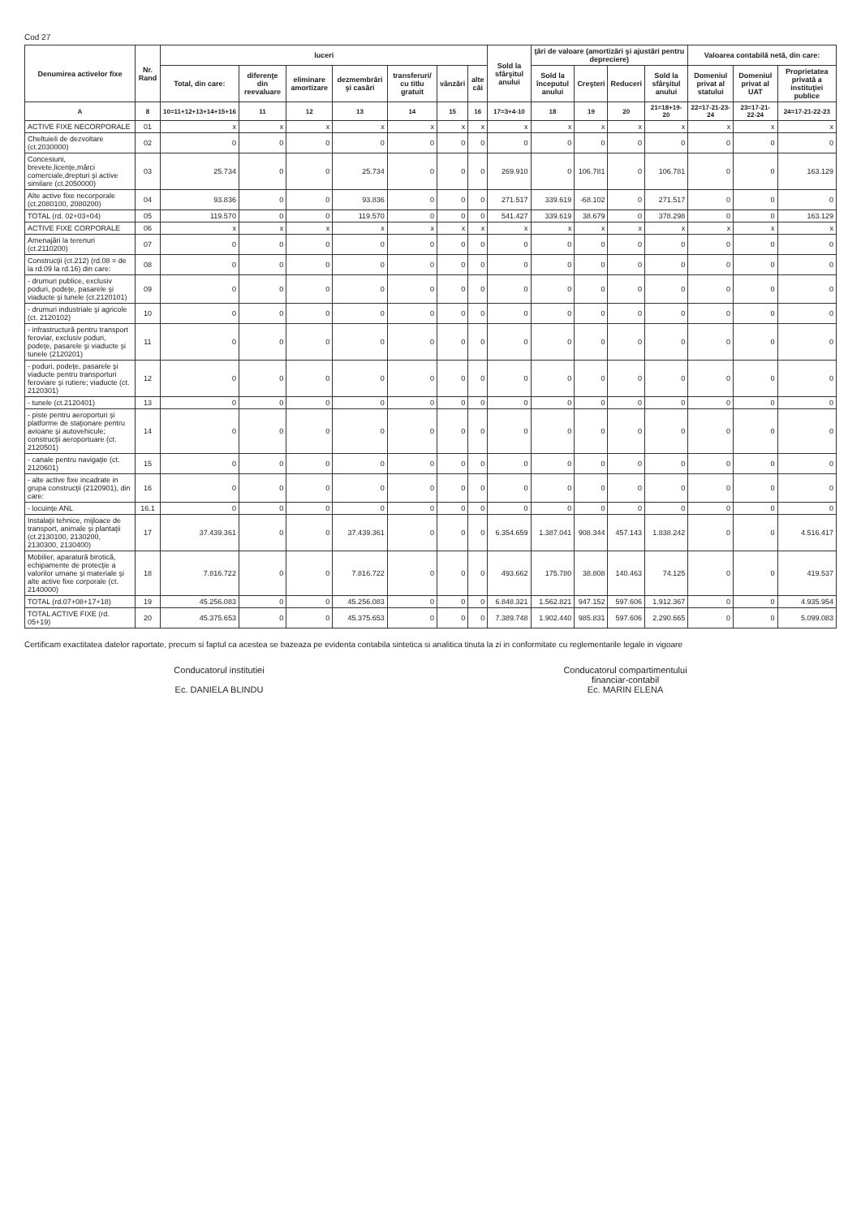Cod 27
| Denumirea activelor fixe | Nr. Rand | luceri | | | | | | | Sold la sfârşitul anului | ţări de valoare (amortizări şi ajustări pentru depreciere) | | | | Valoarea contabilă netă, din care: | | |
| --- | --- | --- | --- | --- | --- | --- | --- | --- | --- | --- | --- | --- | --- | --- | --- | --- |
| | | Total, din care: | diferenţe din reevaluare | eliminare amortizare | dezmembrări şi casări | transferuri/ cu titlu gratuit | vânzări | alte căi | | Sold la începutul anului | Creşteri | Reduceri | Sold la sfârşitul anului | Domeniul privat al statului | Domeniul privat al UAT | Proprietatea privată a instituţiei publice |
| A | 8 | 10=11+12+13+14+15+16 | 11 | 12 | 13 | 14 | 15 | 16 | 17=3+4-10 | 18 | 19 | 20 | 21=18+19-20 | 22=17-21-23-24 | 23=17-21-22-24 | 24=17-21-22-23 |
| ACTIVE FIXE NECORPORALE | 01 | x | x | x | x | x | x | x | x | x | x | x | x | x | x | x |
| Cheltuieli de dezvoltare (ct.2030000) | 02 | 0 | 0 | 0 | 0 | 0 | 0 | 0 | 0 | 0 | 0 | 0 | 0 | 0 | 0 | 0 |
| Concesiuni, brevete,licenţe,mărci comerciale,drepturi şi active similare (ct.2050000) | 03 | 25.734 | 0 | 0 | 25.734 | 0 | 0 | 0 | 269.910 | 0 | 106.781 | 0 | 106.781 | 0 | 0 | 163.129 |
| Alte active fixe necorporale (ct.2080100, 2080200) | 04 | 93.836 | 0 | 0 | 93.836 | 0 | 0 | 0 | 271.517 | 339.619 | -68.102 | 0 | 271.517 | 0 | 0 | 0 |
| TOTAL (rd. 02+03+04) | 05 | 119.570 | 0 | 0 | 119.570 | 0 | 0 | 0 | 541.427 | 339.619 | 38.679 | 0 | 378.298 | 0 | 0 | 163.129 |
| ACTIVE FIXE CORPORALE | 06 | x | x | x | x | x | x | x | x | x | x | x | x | x | x | x |
| Amenajări la terenuri (ct.2110200) | 07 | 0 | 0 | 0 | 0 | 0 | 0 | 0 | 0 | 0 | 0 | 0 | 0 | 0 | 0 | 0 |
| Construcţii (ct.212) (rd.08 = de la rd.09 la rd.16) din care: | 08 | 0 | 0 | 0 | 0 | 0 | 0 | 0 | 0 | 0 | 0 | 0 | 0 | 0 | 0 | 0 |
| - drumuri publice, exclusiv poduri, podeţe, pasarele şi viaducte şi tunele (ct.2120101) | 09 | 0 | 0 | 0 | 0 | 0 | 0 | 0 | 0 | 0 | 0 | 0 | 0 | 0 | 0 | 0 |
| - drumuri industriale şi agricole (ct. 2120102) | 10 | 0 | 0 | 0 | 0 | 0 | 0 | 0 | 0 | 0 | 0 | 0 | 0 | 0 | 0 | 0 |
| - infrastructură pentru transport feroviar, exclusiv poduri, podeţe, pasarele şi viaducte şi tunele (2120201) | 11 | 0 | 0 | 0 | 0 | 0 | 0 | 0 | 0 | 0 | 0 | 0 | 0 | 0 | 0 | 0 |
| - poduri, podeţe, pasarele şi viaducte pentru transporturi feroviare şi rutiere; viaducte (ct. 2120301) | 12 | 0 | 0 | 0 | 0 | 0 | 0 | 0 | 0 | 0 | 0 | 0 | 0 | 0 | 0 | 0 |
| - tunele (ct.2120401) | 13 | 0 | 0 | 0 | 0 | 0 | 0 | 0 | 0 | 0 | 0 | 0 | 0 | 0 | 0 | 0 |
| - piste pentru aeroporturi şi platforme de staţionare pentru avioane şi autovehicule; construcţii aeroportuare (ct. 2120501) | 14 | 0 | 0 | 0 | 0 | 0 | 0 | 0 | 0 | 0 | 0 | 0 | 0 | 0 | 0 | 0 |
| - canale pentru navigaţie (ct. 2120601) | 15 | 0 | 0 | 0 | 0 | 0 | 0 | 0 | 0 | 0 | 0 | 0 | 0 | 0 | 0 | 0 |
| - alte active fixe incadrate in grupa construcţii (2120901), din care: | 16 | 0 | 0 | 0 | 0 | 0 | 0 | 0 | 0 | 0 | 0 | 0 | 0 | 0 | 0 | 0 |
| - locuinţe ANL | 16.1 | 0 | 0 | 0 | 0 | 0 | 0 | 0 | 0 | 0 | 0 | 0 | 0 | 0 | 0 | 0 |
| Instalaţii tehnice, mijloace de transport, animale şi plantaţii (ct.2130100, 2130200, 2130300, 2130400) | 17 | 37.439.361 | 0 | 0 | 37.439.361 | 0 | 0 | 0 | 6.354.659 | 1.387.041 | 908.344 | 457.143 | 1.838.242 | 0 | 0 | 4.516.417 |
| Mobilier, aparatură birotică, echipamente de protecţie a valorilor umane şi materiale şi alte active fixe corporale (ct. 2140000) | 18 | 7.816.722 | 0 | 0 | 7.816.722 | 0 | 0 | 0 | 493.662 | 175.780 | 38.808 | 140.463 | 74.125 | 0 | 0 | 419.537 |
| TOTAL (rd.07+08+17+18) | 19 | 45.256.083 | 0 | 0 | 45.256.083 | 0 | 0 | 0 | 6.848.321 | 1.562.821 | 947.152 | 597.606 | 1.912.367 | 0 | 0 | 4.935.954 |
| TOTAL ACTIVE FIXE (rd. 05+19) | 20 | 45.375.653 | 0 | 0 | 45.375.653 | 0 | 0 | 0 | 7.389.748 | 1.902.440 | 985.831 | 597.606 | 2.290.665 | 0 | 0 | 5.099.083 |
Certificam exactitatea datelor raportate, precum si faptul ca acestea se bazeaza pe evidenta contabila sintetica si analitica tinuta la zi in conformitate cu reglementarile legale in vigoare
Conducatorul institutiei
Ec. DANIELA BLINDU
Conducatorul compartimentului
financiar-contabil
Ec. MARIN ELENA